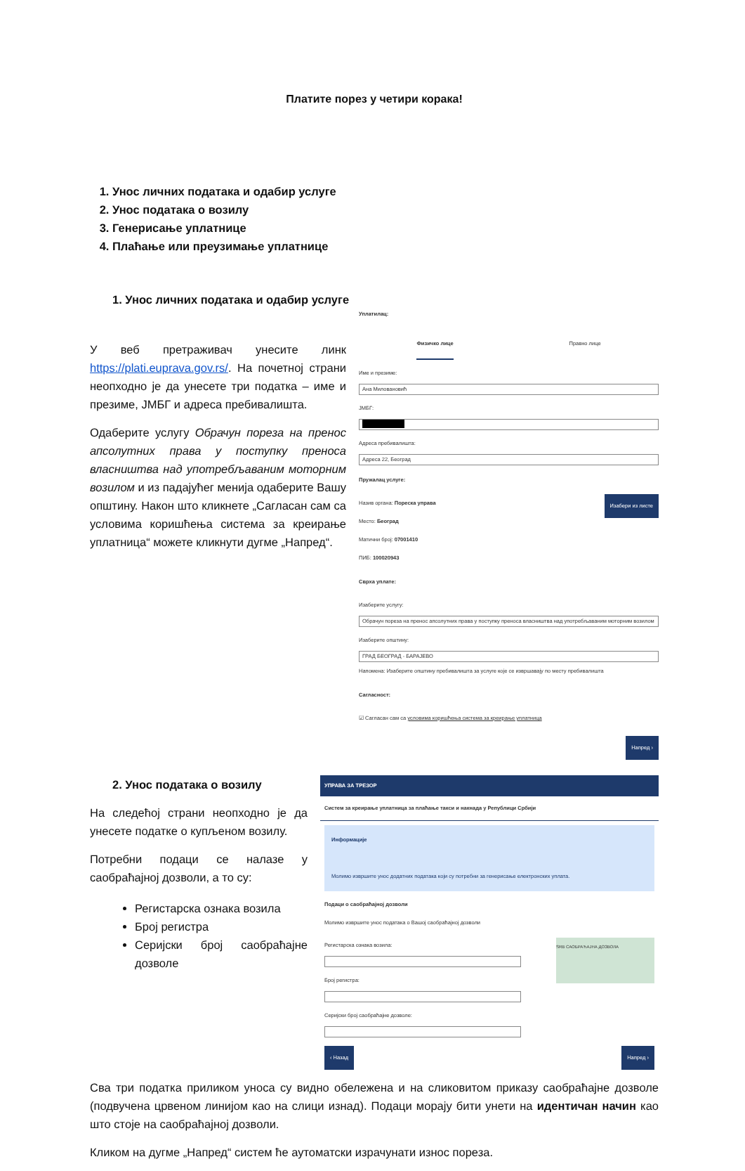Платите порез у четири корака!
1. Унос личних података и одабир услуге
2. Унос података о возилу
3. Генерисање уплатнице
4. Плаћање или преузимање уплатнице
1. Унос личних података и одабир услуге
У веб претраживач унесите линк https://plati.euprava.gov.rs/. На почетној страни неопходно је да унесете три податка – име и презиме, ЈМБГ и адреса пребивалишта.
Одаберите услугу Обрачун пореза на пренос апсолутних права у поступку преноса власништва над употребљаваним моторним возилом и из падајућег менија одаберите Вашу општину. Након што кликнете „Сагласан сам са условима коришћења система за креирање уплатница“ можете кликнути дугме „Напред“.
Уплатилац:
Физичко лице Правно лице
Име и презиме:
Ана Миловановић
ЈМБГ:
Адреса пребивалишта:
Адреса 22, Београд
Пружалац услуге:
Назив органа: Пореска управа
Место: Београд
Матични број: 07001410
ПИБ: 100020943
Изабери из листе
Сврха уплате:
Изаберите услугу:
Обрачун пореза на пренос апсолутних права у поступку преноса власништва над употребљаваним моторним возилом
Изаберите општину:
ГРАД БЕОГРАД - БАРАЈЕВО
Напомена: Изаберите општину пребивалишта за услуге које се извршавају по месту пребивалишта
Сагласност:
☑ Сагласан сам са условима коришћења система за креирање уплатница
Напред ›
2. Унос података о возилу
На следећој страни неопходно је да унесете податке о купљеном возилу.
Потребни подаци се налазе у саобраћајној дозволи, а то су:
Регистарска ознака возила
Број регистра
Серијски број саобраћајне дозволе
УПРАВА ЗА ТРЕЗОР
Систем за креирање уплатница за плаћање такси и накнада у Републици Србији
Информације
Молимо извршите унос додатних података који су потребни за генерисање електронских уплата.
Подаци о саобраћајној дозволи
Молимо извршите унос података о Вашој саобраћајној дозволи
Регистарска ознака возила:
Број регистра:
Серијски број саобраћајне дозволе:
SRB САОБРАЋАЈНА ДОЗВОЛА
‹ Назад Напред ›
Сва три податка приликом уноса су видно обележена и на сликовитом приказу саобраћајне дозволе (подвучена црвеном линијом као на слици изнад). Подаци морају бити унети на идентичан начин као што стоје на саобраћајној дозволи.
Кликом на дугме „Напред“ систем ће аутоматски израчунати износ пореза.